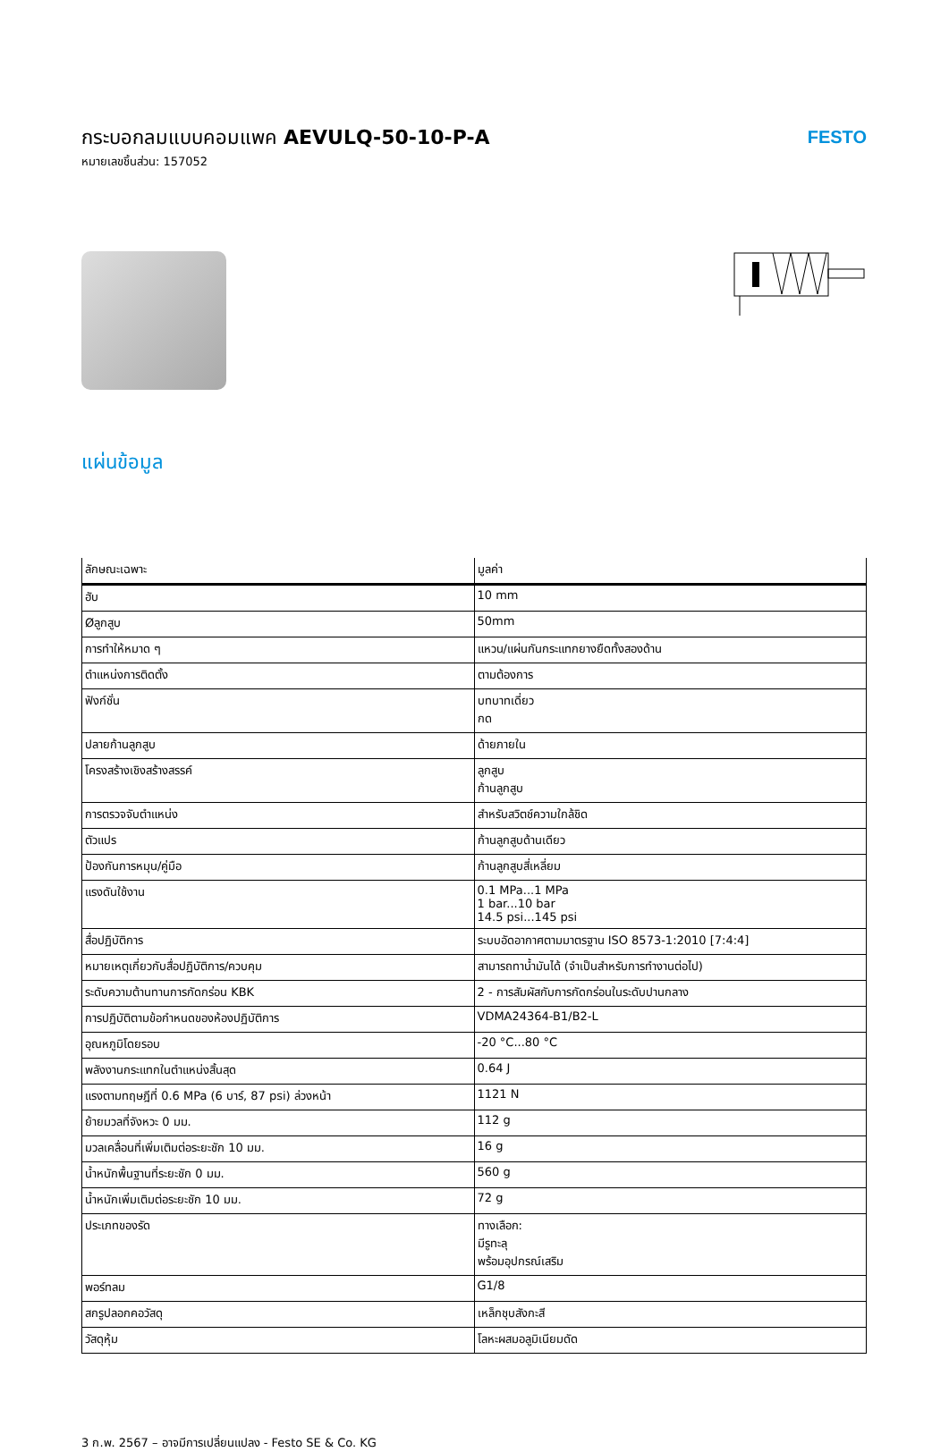กระบอกลมแบบคอมแพค AEVULQ-50-10-P-A
หมายเลขชิ้นส่วน: 157052
FESTO
แผ่นข้อมูล
| ลักษณะเฉพาะ | มูลค่า |
| --- | --- |
| ฮับ | 10 mm |
| Øลูกสูบ | 50mm |
| การทำให้หมาด ๆ | แหวน/แผ่นกันกระแทกยางยืดทั้งสองด้าน |
| ตำแหน่งการติดตั้ง | ตามต้องการ |
| ฟังก์ชั่น | บทบาทเดี่ยว กด |
| ปลายก้านลูกสูบ | ด้ายภายใน |
| โครงสร้างเชิงสร้างสรรค์ | ลูกสูบ ก้านลูกสูบ |
| การตรวจจับตำแหน่ง | สำหรับสวิตช์ความใกล้ชิด |
| ตัวแปร | ก้านลูกสูบด้านเดียว |
| ป้องกันการหมุน/คู่มือ | ก้านลูกสูบสี่เหลี่ยม |
| แรงดันใช้งาน | 0.1 MPa...1 MPa 1 bar...10 bar 14.5 psi...145 psi |
| สื่อปฏิบัติการ | ระบบอัดอากาศตามมาตรฐาน ISO 8573-1:2010 [7:4:4] |
| หมายเหตุเกี่ยวกับสื่อปฏิบัติการ/ควบคุม | สามารถทาน้ำมันได้ (จำเป็นสำหรับการทำงานต่อไป) |
| ระดับความต้านทานการกัดกร่อน KBK | 2 - การสัมผัสกับการกัดกร่อนในระดับปานกลาง |
| การปฏิบัติตามข้อกำหนดของห้องปฏิบัติการ | VDMA24364-B1/B2-L |
| อุณหภูมิโดยรอบ | -20 °C...80 °C |
| พลังงานกระแทกในตำแหน่งสิ้นสุด | 0.64 J |
| แรงตามทฤษฎีที่ 0.6 MPa (6 บาร์, 87 psi) ล่วงหน้า | 1121 N |
| ย้ายมวลที่จังหวะ 0 มม. | 112 g |
| มวลเคลื่อนที่เพิ่มเติมต่อระยะชัก 10 มม. | 16 g |
| น้ำหนักพื้นฐานที่ระยะชัก 0 มม. | 560 g |
| น้ำหนักเพิ่มเติมต่อระยะชัก 10 มม. | 72 g |
| ประเภทของรัด | ทางเลือก: มีรูทะลุ พร้อมอุปกรณ์เสริม |
| พอร์ทลม | G1/8 |
| สกรูปลอกคอวัสดุ | เหล็กชุบสังกะสี |
| วัสดุหุ้ม | โลหะผสมอลูมิเนียมดัด |
3 ก.พ. 2567 – อาจมีการเปลี่ยนแปลง - Festo SE & Co. KG